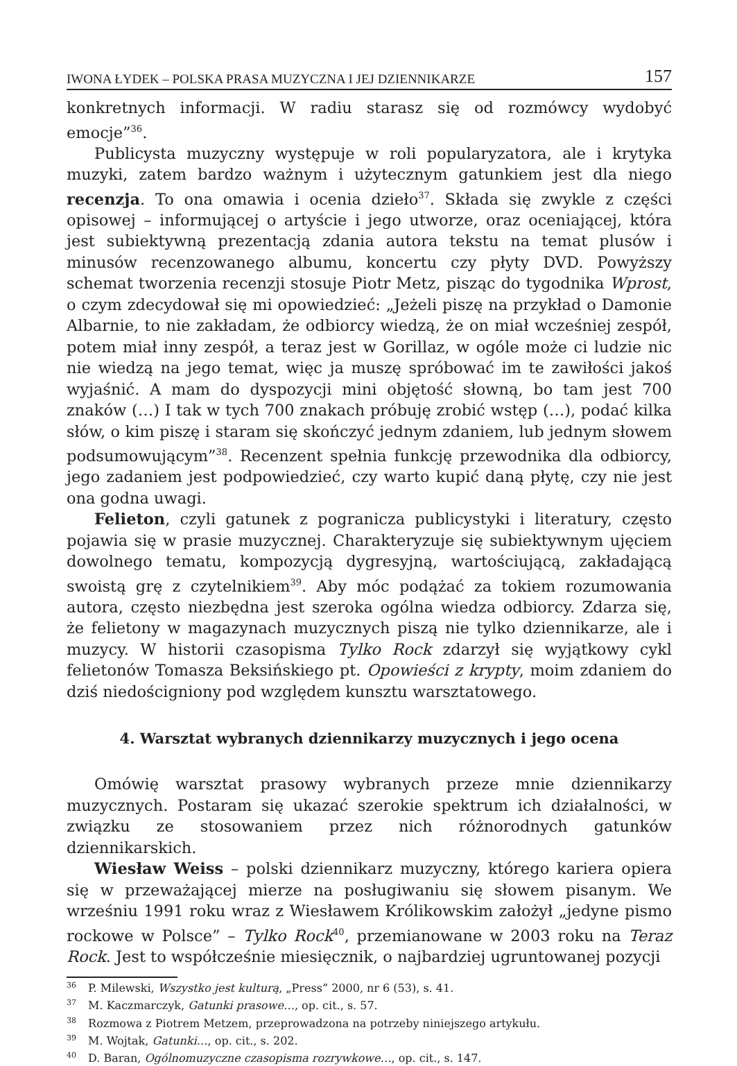IWONA ŁYDEK – POLSKA PRASA MUZYCZNA I JEJ DZIENNIKARZE 157
konkretnych informacji. W radiu starasz się od rozmówcy wydobyć emocje”<sup>36</sup>.
Publicysta muzyczny występuje w roli popularyzatora, ale i krytyka muzyki, zatem bardzo ważnym i użytecznym gatunkiem jest dla niego recenzja. To ona omawia i ocenia dzieło<sup>37</sup>. Składa się zwykle z części opisowej – informującej o artyście i jego utworze, oraz oceniającej, która jest subiektywną prezentacją zdania autora tekstu na temat plusów i minusów recenzowanego albumu, koncertu czy płyty DVD. Powyższy schemat tworzenia recenzji stosuje Piotr Metz, pisząc do tygodnika Wprost, o czym zdecydował się mi opowiedzieć: „Jeżeli piszę na przykład o Damonie Albarnie, to nie zakładam, że odbiorcy wiedzą, że on miał wcześniej zespół, potem miał inny zespół, a teraz jest w Gorillaz, w ogóle może ci ludzie nic nie wiedzą na jego temat, więc ja muszę spróbować im te zawiłości jakoś wyjaśnić. A mam do dyspozycji mini objętość słowną, bo tam jest 700 znaków (…) I tak w tych 700 znakach próbuję zrobić wstęp (…), podać kilka słów, o kim piszę i staram się skończyć jednym zdaniem, lub jednym słowem podsumowującym”<sup>38</sup>. Recenzent spełnia funkcję przewodnika dla odbiorcy, jego zadaniem jest podpowiedzieć, czy warto kupić daną płytę, czy nie jest ona godna uwagi.
Felieton, czyli gatunek z pogranicza publicystyki i literatury, często pojawia się w prasie muzycznej. Charakteryzuje się subiektywnym ujęciem dowolnego tematu, kompozycją dygresyjną, wartościującą, zakładającą swoistą grę z czytelnikiem<sup>39</sup>. Aby móc podążać za tokiem rozumowania autora, często niezbędna jest szeroka ogólna wiedza odbiorcy. Zdarza się, że felietony w magazynach muzycznych piszą nie tylko dziennikarze, ale i muzycy. W historii czasopisma Tylko Rock zdarzył się wyjątkowy cykl felietonów Tomasza Beksińskiego pt. Opowieści z krypty, moim zdaniem do dziś niedościgniony pod względem kunsztu warsztatowego.
4. Warsztat wybranych dziennikarzy muzycznych i jego ocena
Omówię warsztat prasowy wybranych przeze mnie dziennikarzy muzycznych. Postaram się ukazać szerokie spektrum ich działalności, w związku ze stosowaniem przez nich różnorodnych gatunków dziennikarskich.
Wiesław Weiss – polski dziennikarz muzyczny, którego kariera opiera się w przeważającej mierze na posługiwaniu się słowem pisanym. We wrześniu 1991 roku wraz z Wiesławem Królikowskim założył „jedyne pismo rockowe w Polsce” – Tylko Rock<sup>40</sup>, przemianowane w 2003 roku na Teraz Rock. Jest to współcześnie miesięcznik, o najbardziej ugruntowanej pozycji
<sup>36</sup> P. Milewski, Wszystko jest kulturą, „Press” 2000, nr 6 (53), s. 41.
<sup>37</sup> M. Kaczmarczyk, Gatunki prasowe…, op. cit., s. 57.
<sup>38</sup> Rozmowa z Piotrem Metzem, przeprowadzona na potrzeby niniejszego artykułu.
<sup>39</sup> M. Wojtak, Gatunki…, op. cit., s. 202.
<sup>40</sup> D. Baran, Ogólnomuzyczne czasopisma rozrywkowe…, op. cit., s. 147.